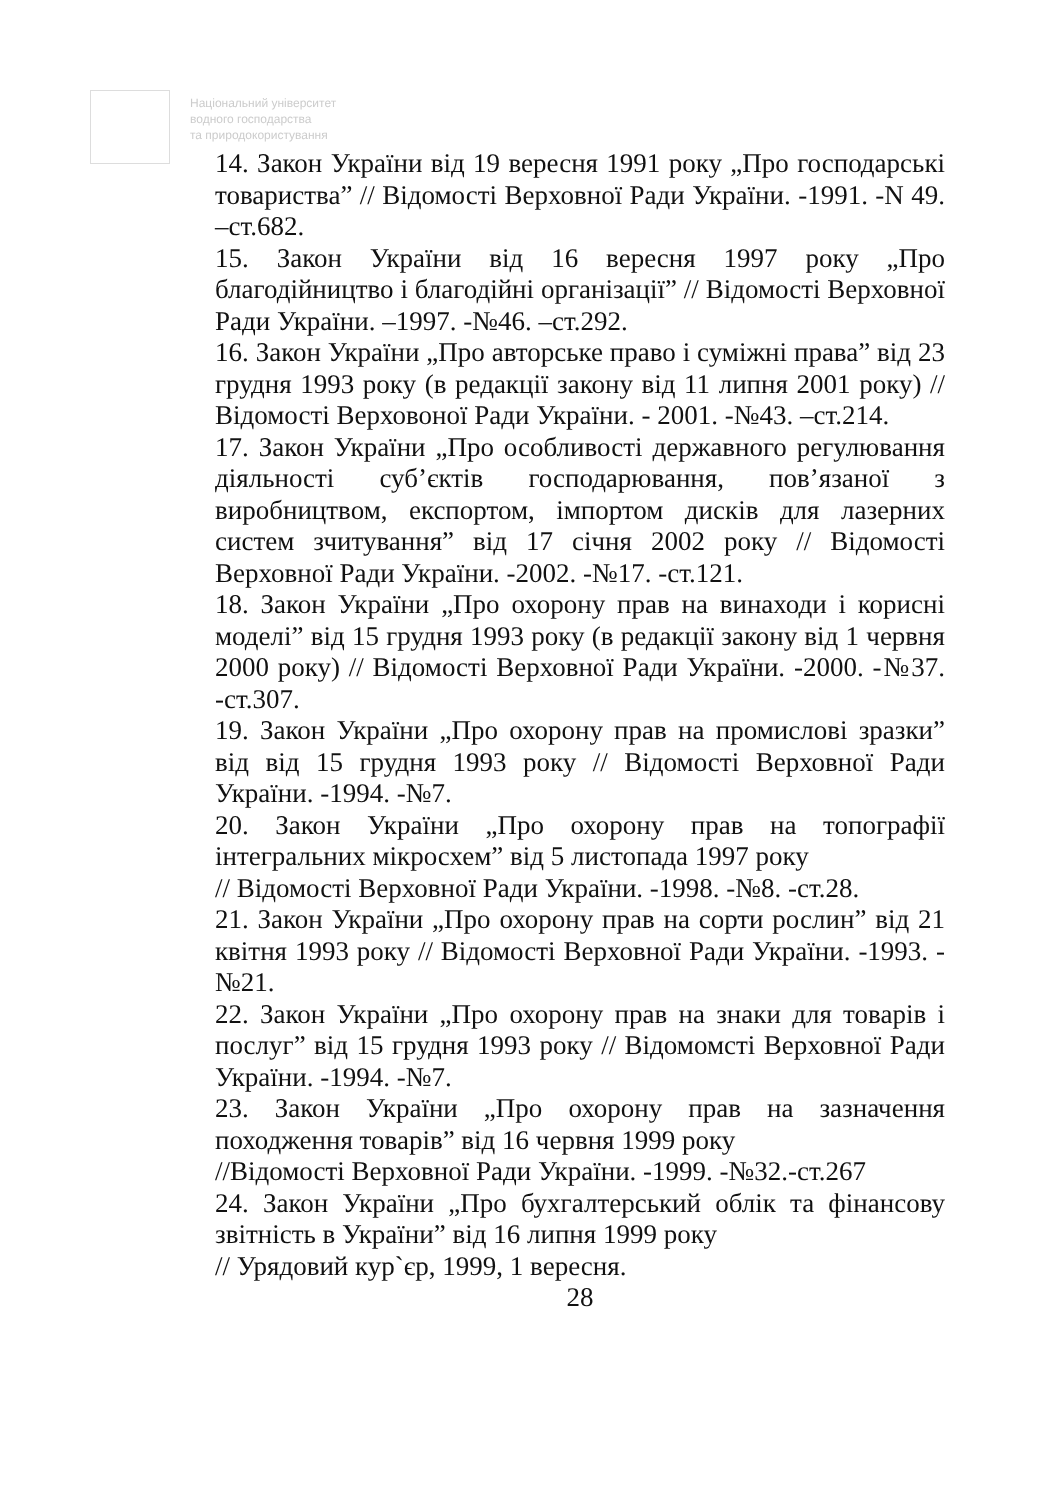Національний університет
водного господарства
та природокористування
14. Закон України від 19 вересня 1991 року „Про господарські товариства” // Відомості Верховної Ради України. -1991. -N 49. –ст.682.
15. Закон України від 16 вересня 1997 року „Про благодійництво і благодійні організації” // Відомості Верховної Ради України. –1997. -№46. –ст.292.
16. Закон України „Про авторське право і суміжні права” від 23 грудня 1993 року (в редакції закону від 11 липня 2001 року) // Відомості Верховоної Ради України. - 2001. -№43. –ст.214.
17. Закон України „Про особливості державного регулювання діяльності суб’єктів господарювання, пов’язаної з виробництвом, експортом, імпортом дисків для лазерних систем зчитування” від 17 січня 2002 року // Відомості Верховної Ради України. -2002. -№17. -ст.121.
18. Закон України „Про охорону прав на винаходи і корисні моделі” від 15 грудня 1993 року (в редакції закону від 1 червня 2000 року) // Відомості Верховної Ради України. -2000. -№37. -ст.307.
19. Закон України „Про охорону прав на промислові зразки” від від 15 грудня 1993 року // Відомості Верховної Ради України. -1994. -№7.
20. Закон України „Про охорону прав на топографії інтегральних мікросхем” від 5 листопада 1997 року
// Відомості Верховної Ради України. -1998. -№8. -ст.28.
21. Закон України „Про охорону прав на сорти рослин” від 21 квітня 1993 року // Відомості Верховної Ради України. -1993. -№21.
22. Закон України „Про охорону прав на знаки для товарів і послуг” від 15 грудня 1993 року // Відомомсті Верховної Ради України. -1994. -№7.
23. Закон України „Про охорону прав на зазначення походження товарів” від 16 червня 1999 року
//Відомості Верховної Ради України. -1999. -№32.-ст.267
24. Закон України „Про бухгалтерський облік та фінансову звітність в України” від 16 липня 1999 року
// Урядовий кур`єр, 1999, 1 вересня.
28